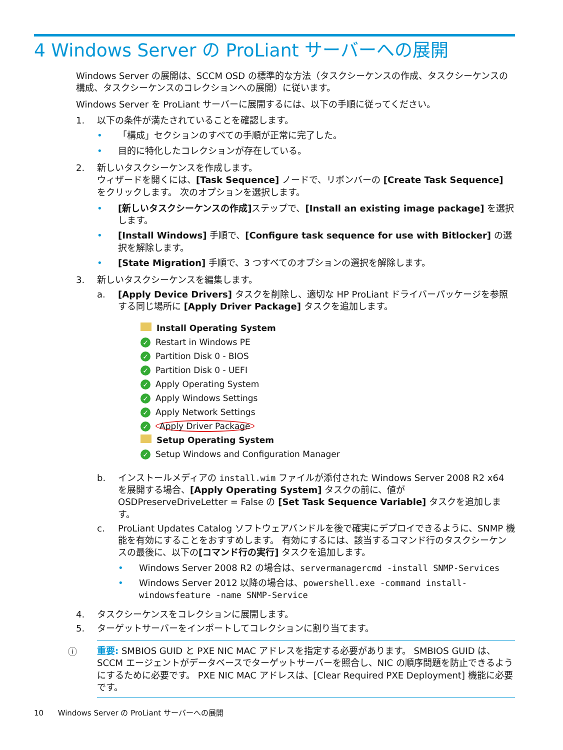4 Windows Server の ProLiant サーバーへの展開
Windows Server の展開は、SCCM OSD の標準的な方法（タスクシーケンスの作成、タスクシーケンスの構成、タスクシーケンスのコレクションへの展開）に従います。
Windows Server を ProLiant サーバーに展開するには、以下の手順に従ってください。
1. 以下の条件が満たされていることを確認します。
• 「構成」セクションのすべての手順が正常に完了した。
• 目的に特化したコレクションが存在している。
2. 新しいタスクシーケンスを作成します。
ウィザードを開くには、[Task Sequence] ノードで、リボンバーの [Create Task Sequence] をクリックします。 次のオプションを選択します。
• [新しいタスクシーケンスの作成] ステップで、[Install an existing image package] を選択します。
• [Install Windows] 手順で、[Configure task sequence for use with Bitlocker] の選択を解除します。
• [State Migration] 手順で、3 つすべてのオプションの選択を解除します。
3. 新しいタスクシーケンスを編集します。
a. [Apply Device Drivers] タスクを削除し、適切な HP ProLiant ドライバーパッケージを参照する同じ場所に [Apply Driver Package] タスクを追加します。
Install Operating System
✓ Restart in Windows PE
✓ Partition Disk 0 - BIOS
✓ Partition Disk 0 - UEFI
✓ Apply Operating System
✓ Apply Windows Settings
✓ Apply Network Settings
✓ Apply Driver Package
Setup Operating System
✓ Setup Windows and Configuration Manager
b. インストールメディアの install.wim ファイルが添付された Windows Server 2008 R2 x64 を展開する場合、[Apply Operating System] タスクの前に、値が OSDPreserveDriveLetter = False の [Set Task Sequence Variable] タスクを追加します。
c. ProLiant Updates Catalog ソフトウェアバンドルを後で確実にデプロイできるように、SNMP 機能を有効にすることをおすすめします。 有効にするには、該当するコマンド行のタスクシーケンスの最後に、以下の[コマンド行の実行] タスクを追加します。
• Windows Server 2008 R2 の場合は、servermanagercmd -install SNMP-Services
• Windows Server 2012 以降の場合は、powershell.exe -command install-windowsfeature -name SNMP-Service
4. タスクシーケンスをコレクションに展開します。
5. ターゲットサーバーをインポートしてコレクションに割り当てます。
ⓘ 重要: SMBIOS GUID と PXE NIC MAC アドレスを指定する必要があります。 SMBIOS GUID は、SCCM エージェントがデータベースでターゲットサーバーを照合し、NIC の順序問題を防止できるようにするために必要です。 PXE NIC MAC アドレスは、[Clear Required PXE Deployment] 機能に必要です。
10 Windows Server の ProLiant サーバーへの展開